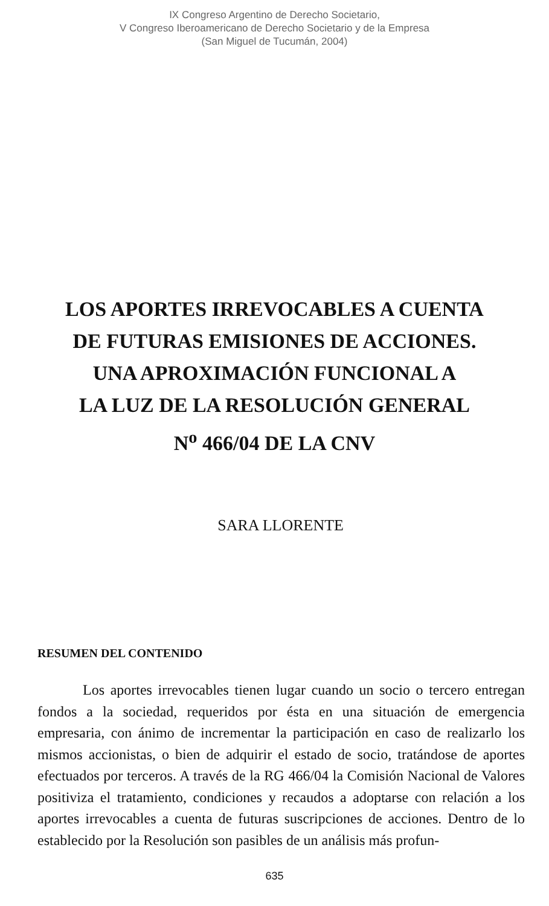IX Congreso Argentino de Derecho Societario,
V Congreso Iberoamericano de Derecho Societario y de la Empresa
(San Miguel de Tucumán, 2004)
LOS APORTES IRREVOCABLES A CUENTA
DE FUTURAS EMISIONES DE ACCIONES.
UNA APROXIMACIÓN FUNCIONAL A
LA LUZ DE LA RESOLUCIÓN GENERAL
N<sup>o</sup> 466/04 DE LA CNV
SARA LLORENTE
RESUMEN DEL CONTENIDO
Los aportes irrevocables tienen lugar cuando un socio o tercero entregan fondos a la sociedad, requeridos por ésta en una situación de emergencia empresaria, con ánimo de incrementar la participación en caso de realizarlo los mismos accionistas, o bien de adquirir el estado de socio, tratándose de aportes efectuados por terceros. A través de la RG 466/04 la Comisión Nacional de Valores positiviza el tratamiento, condiciones y recaudos a adoptarse con relación a los aportes irrevocables a cuenta de futuras suscripciones de acciones. Dentro de lo establecido por la Resolución son pasibles de un análisis más profun-
635